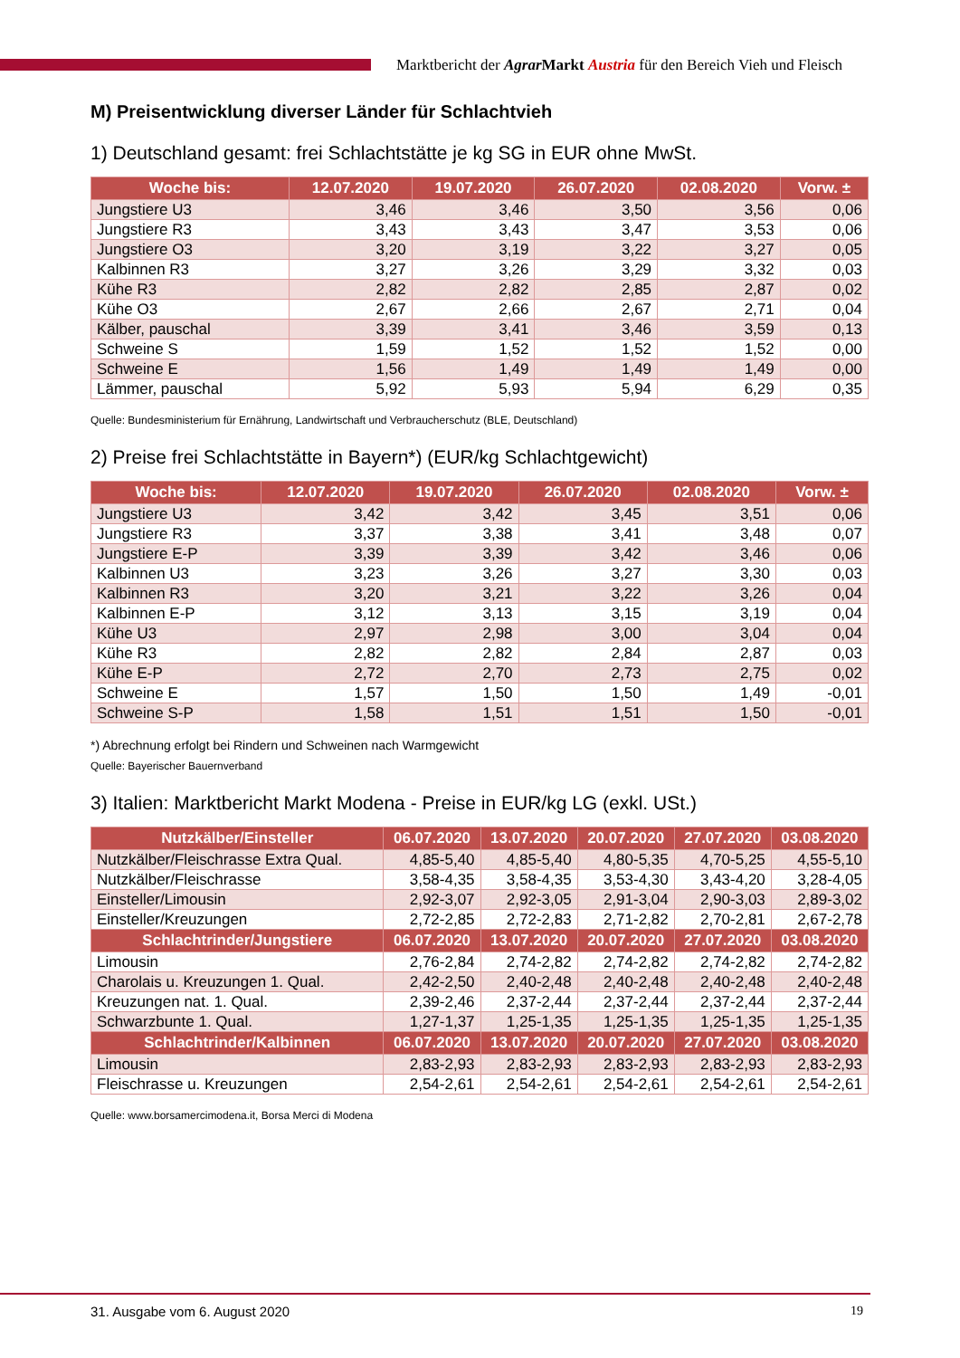Marktbericht der Agrar Markt Austria für den Bereich Vieh und Fleisch
M) Preisentwicklung diverser Länder für Schlachtvieh
1) Deutschland gesamt: frei Schlachtstätte je kg SG in EUR ohne MwSt.
| Woche bis: | 12.07.2020 | 19.07.2020 | 26.07.2020 | 02.08.2020 | Vorw. ± |
| --- | --- | --- | --- | --- | --- |
| Jungstiere U3 | 3,46 | 3,46 | 3,50 | 3,56 | 0,06 |
| Jungstiere R3 | 3,43 | 3,43 | 3,47 | 3,53 | 0,06 |
| Jungstiere O3 | 3,20 | 3,19 | 3,22 | 3,27 | 0,05 |
| Kalbinnen R3 | 3,27 | 3,26 | 3,29 | 3,32 | 0,03 |
| Kühe R3 | 2,82 | 2,82 | 2,85 | 2,87 | 0,02 |
| Kühe O3 | 2,67 | 2,66 | 2,67 | 2,71 | 0,04 |
| Kälber, pauschal | 3,39 | 3,41 | 3,46 | 3,59 | 0,13 |
| Schweine S | 1,59 | 1,52 | 1,52 | 1,52 | 0,00 |
| Schweine E | 1,56 | 1,49 | 1,49 | 1,49 | 0,00 |
| Lämmer, pauschal | 5,92 | 5,93 | 5,94 | 6,29 | 0,35 |
Quelle: Bundesministerium für Ernährung, Landwirtschaft und Verbraucherschutz (BLE, Deutschland)
2) Preise frei Schlachtstätte in Bayern*) (EUR/kg Schlachtgewicht)
| Woche bis: | 12.07.2020 | 19.07.2020 | 26.07.2020 | 02.08.2020 | Vorw. ± |
| --- | --- | --- | --- | --- | --- |
| Jungstiere U3 | 3,42 | 3,42 | 3,45 | 3,51 | 0,06 |
| Jungstiere R3 | 3,37 | 3,38 | 3,41 | 3,48 | 0,07 |
| Jungstiere E-P | 3,39 | 3,39 | 3,42 | 3,46 | 0,06 |
| Kalbinnen U3 | 3,23 | 3,26 | 3,27 | 3,30 | 0,03 |
| Kalbinnen R3 | 3,20 | 3,21 | 3,22 | 3,26 | 0,04 |
| Kalbinnen E-P | 3,12 | 3,13 | 3,15 | 3,19 | 0,04 |
| Kühe U3 | 2,97 | 2,98 | 3,00 | 3,04 | 0,04 |
| Kühe R3 | 2,82 | 2,82 | 2,84 | 2,87 | 0,03 |
| Kühe E-P | 2,72 | 2,70 | 2,73 | 2,75 | 0,02 |
| Schweine E | 1,57 | 1,50 | 1,50 | 1,49 | -0,01 |
| Schweine S-P | 1,58 | 1,51 | 1,51 | 1,50 | -0,01 |
*) Abrechnung erfolgt bei Rindern und Schweinen nach Warmgewicht
Quelle: Bayerischer Bauernverband
3) Italien: Marktbericht Markt Modena - Preise in EUR/kg LG (exkl. USt.)
| Nutzkälber/Einsteller | 06.07.2020 | 13.07.2020 | 20.07.2020 | 27.07.2020 | 03.08.2020 |
| --- | --- | --- | --- | --- | --- |
| Nutzkälber/Fleischrasse Extra Qual. | 4,85-5,40 | 4,85-5,40 | 4,80-5,35 | 4,70-5,25 | 4,55-5,10 |
| Nutzkälber/Fleischrasse | 3,58-4,35 | 3,58-4,35 | 3,53-4,30 | 3,43-4,20 | 3,28-4,05 |
| Einsteller/Limousin | 2,92-3,07 | 2,92-3,05 | 2,91-3,04 | 2,90-3,03 | 2,89-3,02 |
| Einsteller/Kreuzungen | 2,72-2,85 | 2,72-2,83 | 2,71-2,82 | 2,70-2,81 | 2,67-2,78 |
| Schlachtrinder/Jungstiere | 06.07.2020 | 13.07.2020 | 20.07.2020 | 27.07.2020 | 03.08.2020 |
| Limousin | 2,76-2,84 | 2,74-2,82 | 2,74-2,82 | 2,74-2,82 | 2,74-2,82 |
| Charolais u. Kreuzungen 1. Qual. | 2,42-2,50 | 2,40-2,48 | 2,40-2,48 | 2,40-2,48 | 2,40-2,48 |
| Kreuzungen nat. 1. Qual. | 2,39-2,46 | 2,37-2,44 | 2,37-2,44 | 2,37-2,44 | 2,37-2,44 |
| Schwarzbunte 1. Qual. | 1,27-1,37 | 1,25-1,35 | 1,25-1,35 | 1,25-1,35 | 1,25-1,35 |
| Schlachtrinder/Kalbinnen | 06.07.2020 | 13.07.2020 | 20.07.2020 | 27.07.2020 | 03.08.2020 |
| Limousin | 2,83-2,93 | 2,83-2,93 | 2,83-2,93 | 2,83-2,93 | 2,83-2,93 |
| Fleischrasse u. Kreuzungen | 2,54-2,61 | 2,54-2,61 | 2,54-2,61 | 2,54-2,61 | 2,54-2,61 |
Quelle: www.borsamercimodena.it, Borsa Merci di Modena
31. Ausgabe vom 6. August 2020 19